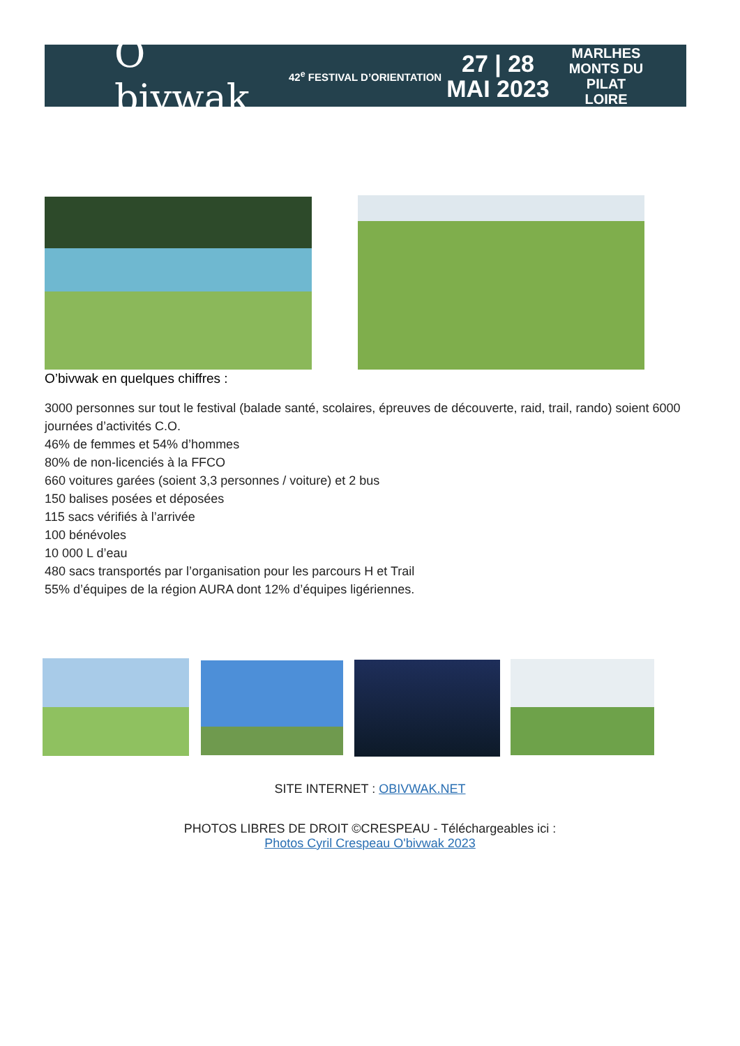O bivwak
42<sup>e</sup> FESTIVAL D’ORIENTATION
27 | 28
MAI 2023
MARLHES
MONTS DU PILAT
LOIRE
O’bivwak en quelques chiffres :
3000 personnes sur tout le festival (balade santé, scolaires, épreuves de découverte, raid, trail, rando) soient 6000 journées d’activités C.O.
46% de femmes et 54% d’hommes
80% de non-licenciés à la FFCO
660 voitures garées (soient 3,3 personnes / voiture) et 2 bus
150 balises posées et déposées
115 sacs vérifiés à l’arrivée
100 bénévoles
10 000 L d’eau
480 sacs transportés par l’organisation pour les parcours H et Trail
55% d’équipes de la région AURA dont 12% d’équipes ligériennes.
SITE INTERNET : OBIVWAK.NET
PHOTOS LIBRES DE DROIT ©CRESPEAU - Téléchargeables ici :
Photos Cyril Crespeau O'bivwak 2023